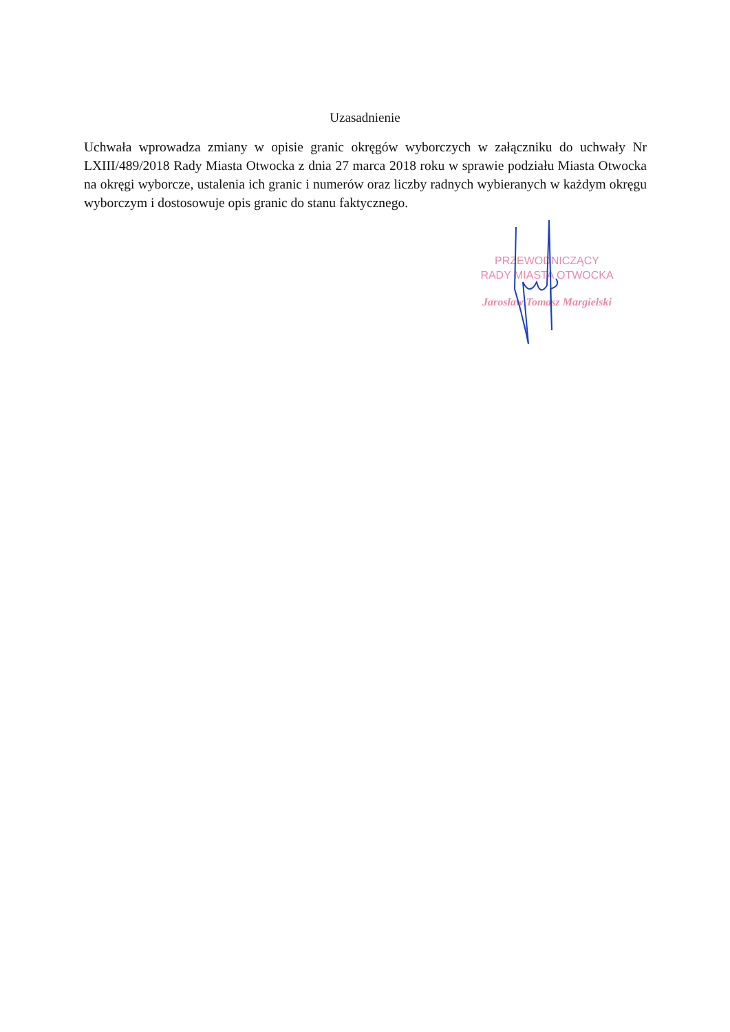Uzasadnienie
Uchwała wprowadza zmiany w opisie granic okręgów wyborczych w załączniku do uchwały Nr LXIII/489/2018 Rady Miasta Otwocka z dnia 27 marca 2018 roku w sprawie podziału Miasta Otwocka na okręgi wyborcze, ustalenia ich granic i numerów oraz liczby radnych wybieranych w każdym okręgu wyborczym i dostosowuje opis granic do stanu faktycznego.
PRZEWODNICZĄCY
RADY MIASTA OTWOCKA
Jarosław Tomasz Margielski